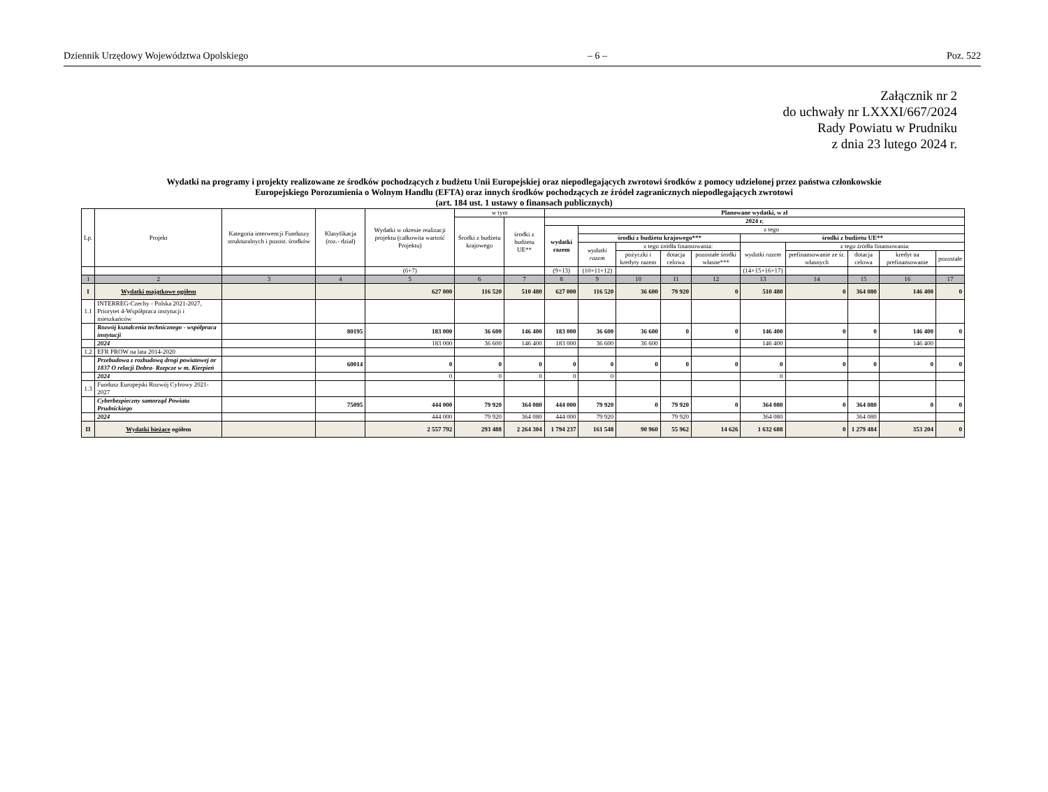Dziennik Urzędowy Województwa Opolskiego – 6 – Poz. 522
Załącznik nr 2
do uchwały nr LXXXI/667/2024
Rady Powiatu w Prudniku
z dnia 23 lutego 2024 r.
Wydatki na programy i projekty realizowane ze środków pochodzących z budżetu Unii Europejskiej oraz niepodlegających zwrotowi środków z pomocy udzielonej przez państwa członkowskie
Europejskiego Porozumienia o Wolnym Handlu (EFTA) oraz innych środków pochodzących ze źródeł zagranicznych niepodlegających zwrotowi
(art. 184 ust. 1 ustawy o finansach publicznych)
| Lp. | Projekt | Kategoria interwencji Funduszy strukturalnych i pozost. środków | Klasyfikacja (roz.- dział) | Wydatki w okresie realizacji projektu (całkowita wartość Projektu) | w tym | | Planowane wydatki, w zł | | | | | | | | | |
| --- | --- | --- | --- | --- | --- | --- | --- | --- | --- | --- | --- | --- | --- | --- | --- | --- |
| | | | | | Środki z budżetu krajowego | środki z budżetu UE** | 2024 r. | | | | | | | | | |
| | | | | | | | wydatki razem | z tego | | | | | | | | |
| | | | | | | | | środki z budżetu krajowego*** | | | | środki z budżetu UE** | | | | |
| | | | | | | | | wydatki razem | z tego źródła finansowania: | | | wydatki razem | z tego źródła finansowania: | | | |
| | | | | | | | | | pożyczki i kredyty razem | dotacja celowa | pozostałe środki własne*** | | prefinansowanie ze śr. własnych | dotacja celowa | kredyt na prefinansowanie | pozostałe |
| | | | | (6+7) | | | (9+13) | (10+11+12) | | | | (14+15+16+17) | | | | |
| 1 | 2 | 3 | 4 | 5 | 6 | 7 | 8 | 9 | 10 | 11 | 12 | 13 | 14 | 15 | 16 | 17 |
| I | Wydatki majątkowe ogółem | | | 627 000 | 116 520 | 510 480 | 627 000 | 116 520 | 36 600 | 79 920 | 0 | 510 480 | 0 | 364 080 | 146 400 | 0 |
| 1.1 | INTERREG-Czechy - Polska 2021-2027, Priorytet 4-Współpraca instytucji i mieszkańców | | | | | | | | | | | | | | | |
| | Rozwój kształcenia technicznego - współpraca instytucji | | 80195 | 183 000 | 36 600 | 146 400 | 183 000 | 36 600 | 36 600 | 0 | 0 | 146 400 | 0 | 0 | 146 400 | 0 |
| | 2024 | | | 183 000 | 36 600 | 146 400 | 183 000 | 36 600 | 36 600 | | | 146 400 | | | 146 400 | |
| 1.2 | EFR PROW na lata 2014-2020 | | | | | | | | | | | | | | | |
| | Przebudowa z rozbudową drogi powiatowej nr 1837 O relacji Dobra- Rzepcze w m. Kierpień | | 60014 | 0 | 0 | 0 | 0 | 0 | 0 | 0 | 0 | 0 | 0 | 0 | 0 | 0 |
| | 2024 | | | 0 | 0 | 0 | 0 | 0 | | | | 0 | | | | |
| 1.3 | Fundusz Europejski Rozwój Cyfrowy 2021-2027 | | | | | | | | | | | | | | | |
| | Cyberbezpieczny samorząd Powiatu Prudnickiego | | 75095 | 444 000 | 79 920 | 364 080 | 444 000 | 79 920 | 0 | 79 920 | 0 | 364 080 | 0 | 364 080 | 0 | 0 |
| | 2024 | | | 444 000 | 79 920 | 364 080 | 444 000 | 79 920 | | 79 920 | | 364 080 | | 364 080 | | |
| II | Wydatki bieżące ogółem | | | 2 557 792 | 293 488 | 2 264 304 | 1 794 237 | 161 548 | 90 960 | 55 962 | 14 626 | 1 632 688 | 0 | 1 279 484 | 353 204 | 0 |